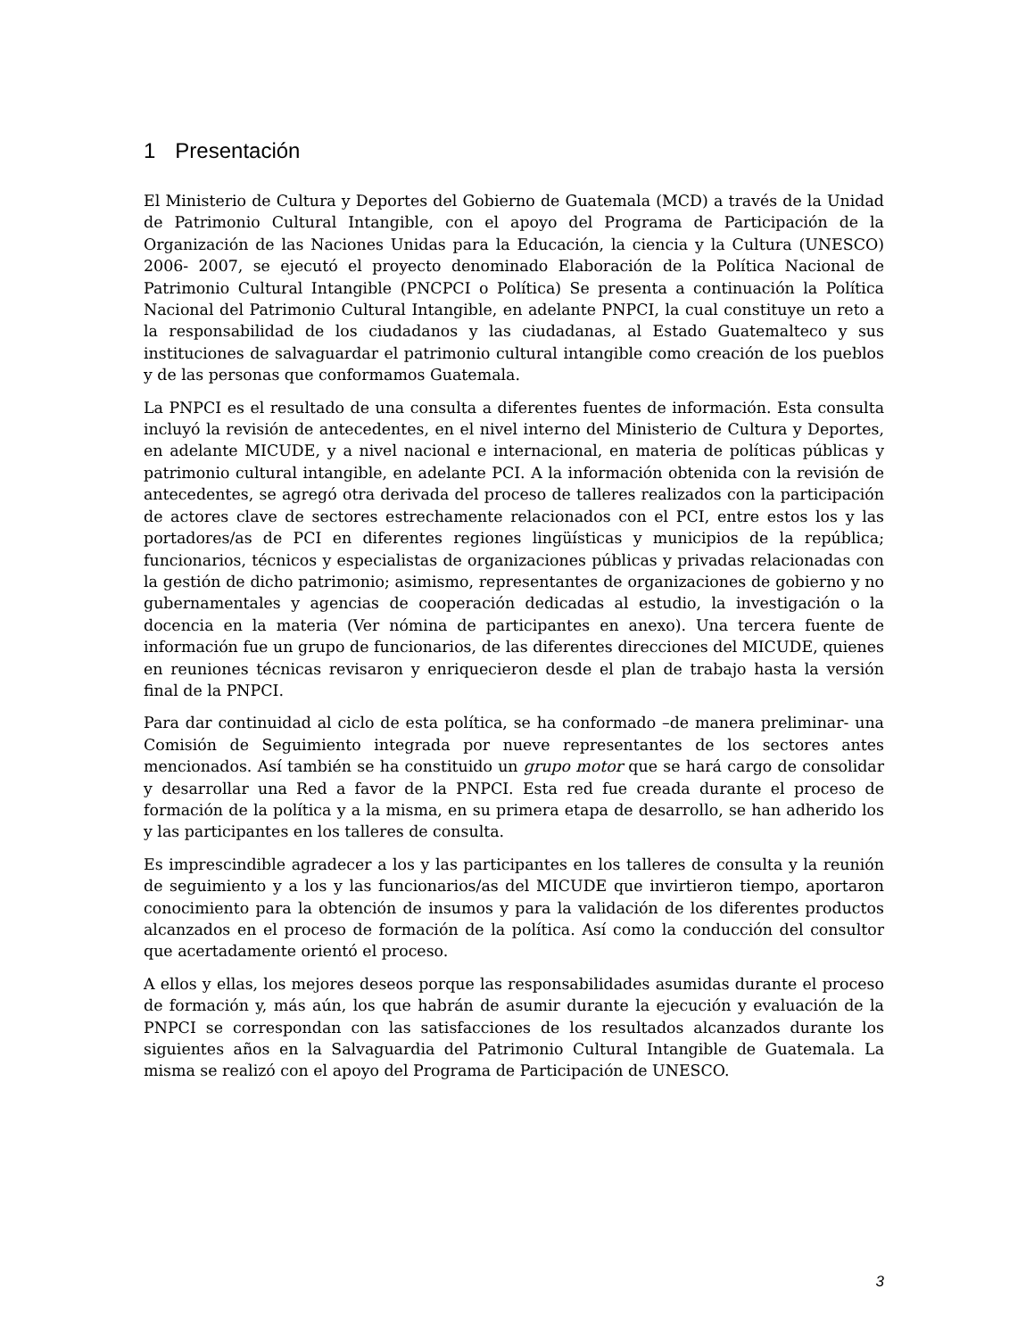1 Presentación
El Ministerio de Cultura y Deportes del Gobierno de Guatemala (MCD) a través de la Unidad de Patrimonio Cultural Intangible, con el apoyo del Programa de Participación de la Organización de las Naciones Unidas para la Educación, la ciencia y la Cultura (UNESCO) 2006- 2007, se ejecutó el proyecto denominado Elaboración de la Política Nacional de Patrimonio Cultural Intangible (PNCPCI o Política) Se presenta a continuación la Política Nacional del Patrimonio Cultural Intangible, en adelante PNPCI, la cual constituye un reto a la responsabilidad de los ciudadanos y las ciudadanas, al Estado Guatemalteco y sus instituciones de salvaguardar el patrimonio cultural intangible como creación de los pueblos y de las personas que conformamos Guatemala.
La PNPCI es el resultado de una consulta a diferentes fuentes de información. Esta consulta incluyó la revisión de antecedentes, en el nivel interno del Ministerio de Cultura y Deportes, en adelante MICUDE, y a nivel nacional e internacional, en materia de políticas públicas y patrimonio cultural intangible, en adelante PCI. A la información obtenida con la revisión de antecedentes, se agregó otra derivada del proceso de talleres realizados con la participación de actores clave de sectores estrechamente relacionados con el PCI, entre estos los y las portadores/as de PCI en diferentes regiones lingüísticas y municipios de la república; funcionarios, técnicos y especialistas de organizaciones públicas y privadas relacionadas con la gestión de dicho patrimonio; asimismo, representantes de organizaciones de gobierno y no gubernamentales y agencias de cooperación dedicadas al estudio, la investigación o la docencia en la materia (Ver nómina de participantes en anexo). Una tercera fuente de información fue un grupo de funcionarios, de las diferentes direcciones del MICUDE, quienes en reuniones técnicas revisaron y enriquecieron desde el plan de trabajo hasta la versión final de la PNPCI.
Para dar continuidad al ciclo de esta política, se ha conformado –de manera preliminar- una Comisión de Seguimiento integrada por nueve representantes de los sectores antes mencionados. Así también se ha constituido un grupo motor que se hará cargo de consolidar y desarrollar una Red a favor de la PNPCI. Esta red fue creada durante el proceso de formación de la política y a la misma, en su primera etapa de desarrollo, se han adherido los y las participantes en los talleres de consulta.
Es imprescindible agradecer a los y las participantes en los talleres de consulta y la reunión de seguimiento y a los y las funcionarios/as del MICUDE que invirtieron tiempo, aportaron conocimiento para la obtención de insumos y para la validación de los diferentes productos alcanzados en el proceso de formación de la política. Así como la conducción del consultor que acertadamente orientó el proceso.
A ellos y ellas, los mejores deseos porque las responsabilidades asumidas durante el proceso de formación y, más aún, los que habrán de asumir durante la ejecución y evaluación de la PNPCI se correspondan con las satisfacciones de los resultados alcanzados durante los siguientes años en la Salvaguardia del Patrimonio Cultural Intangible de Guatemala. La misma se realizó con el apoyo del Programa de Participación de UNESCO.
3